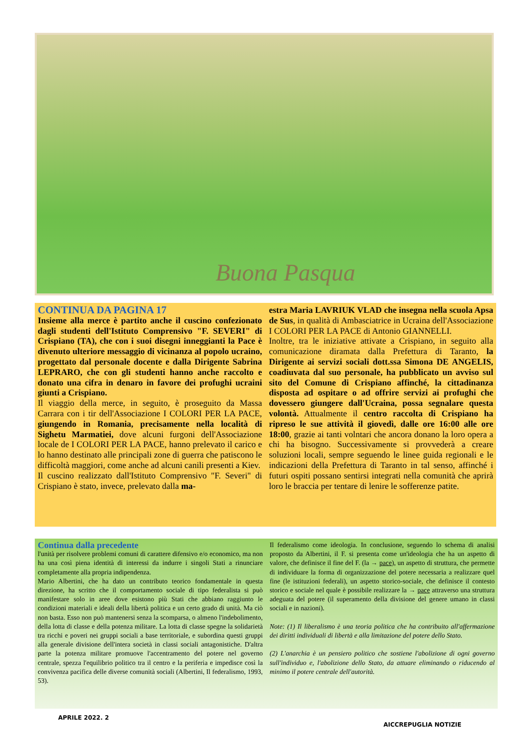Buona Pasqua
CONTINUA DA PAGINA 17
Insieme alla merce è partito anche il cuscino confezionato dagli studenti dell'Istituto Comprensivo "F. SEVERI" di Crispiano (TA), che con i suoi disegni inneggianti la Pace è divenuto ulteriore messaggio di vicinanza al popolo ucraino, progettato dal personale docente e dalla Dirigente Sabrina LEPRARO, che con gli studenti hanno anche raccolto e donato una cifra in denaro in favore dei profughi ucraini giunti a Crispiano.
Il viaggio della merce, in seguito, è proseguito da Massa Carrara con i tir dell'Associazione I COLORI PER LA PACE, giungendo in Romania, precisamente nella località di Sighetu Marmatiei, dove alcuni furgoni dell'Associazione locale de I COLORI PER LA PACE, hanno prelevato il carico e lo hanno destinato alle principali zone di guerra che patiscono le difficoltà maggiori, come anche ad alcuni canili presenti a Kiev.
Il cuscino realizzato dall'Istituto Comprensivo "F. Severi" di Crispiano è stato, invece, prelevato dalla ma-
estra Maria LAVRIUK VLAD che insegna nella scuola Apsa de Sus, in qualità di Ambasciatrice in Ucraina dell'Associazione I COLORI PER LA PACE di Antonio GIANNELLI.
Inoltre, tra le iniziative attivate a Crispiano, in seguito alla comunicazione diramata dalla Prefettura di Taranto, la Dirigente ai servizi sociali dott.ssa Simona DE ANGELIS, coadiuvata dal suo personale, ha pubblicato un avviso sul sito del Comune di Crispiano affinché, la cittadinanza disposta ad ospitare o ad offrire servizi ai profughi che dovessero giungere dall'Ucraina, possa segnalare questa volontà. Attualmente il centro raccolta di Crispiano ha ripreso le sue attività il giovedì, dalle ore 16:00 alle ore 18:00, grazie ai tanti volntari che ancora donano la loro opera a chi ha bisogno. Successivamente si provvederà a creare soluzioni locali, sempre seguendo le linee guida regionali e le indicazioni della Prefettura di Taranto in tal senso, affinché i futuri ospiti possano sentirsi integrati nella comunità che aprirà loro le braccia per tentare di lenire le sofferenze patite.
Continua dalla precedente
l'unità per risolvere problemi comuni di carattere difensivo e/o economico, ma non ha una così piena identità di interessi da indurre i singoli Stati a rinunciare completamente alla propria indipendenza.
Mario Albertini, che ha dato un contributo teorico fondamentale in questa direzione, ha scritto che il comportamento sociale di tipo federalista si può manifestare solo in aree dove esistono più Stati che abbiano raggiunto le condizioni materiali e ideali della libertà politica e un certo grado di unità. Ma ciò non basta. Esso non può mantenersi senza la scomparsa, o almeno l'indebolimento, della lotta di classe e della potenza militare. La lotta di classe spegne la solidarietà tra ricchi e poveri nei gruppi sociali a base territoriale, e subordina questi gruppi alla generale divisione dell'intera società in classi sociali antagonistiche. D'altra parte la potenza militare promuove l'accentramento del potere nel governo centrale, spezza l'equilibrio politico tra il centro e la periferia e impedisce così la convivenza pacifica delle diverse comunità sociali (Albertini, Il federalismo, 1993, 53).
Il federalismo come ideologia. In conclusione, seguendo lo schema di analisi proposto da Albertini, il F. si presenta come un'ideologia che ha un aspetto di valore, che definisce il fine del F. (la → pace), un aspetto di struttura, che permette di individuare la forma di organizzazione del potere necessaria a realizzare quel fine (le istituzioni federali), un aspetto storico-sociale, che definisce il contesto storico e sociale nel quale è possibile realizzare la → pace attraverso una struttura adeguata del potere (il superamento della divisione del genere umano in classi sociali e in nazioni).
Note: (1) Il liberalismo è una teoria politica che ha contribuito all'affermazione dei diritti individuali di libertà e alla limitazione del potere dello Stato.
(2) L'anarchia è un pensiero politico che sostiene l'abolizione di ogni governo sull'individuo e, l'abolizione dello Stato, da attuare eliminando o riducendo al minimo il potere centrale dell'autorità.
APRILE 2022. 2
AICCREPUGLIA NOTIZIE